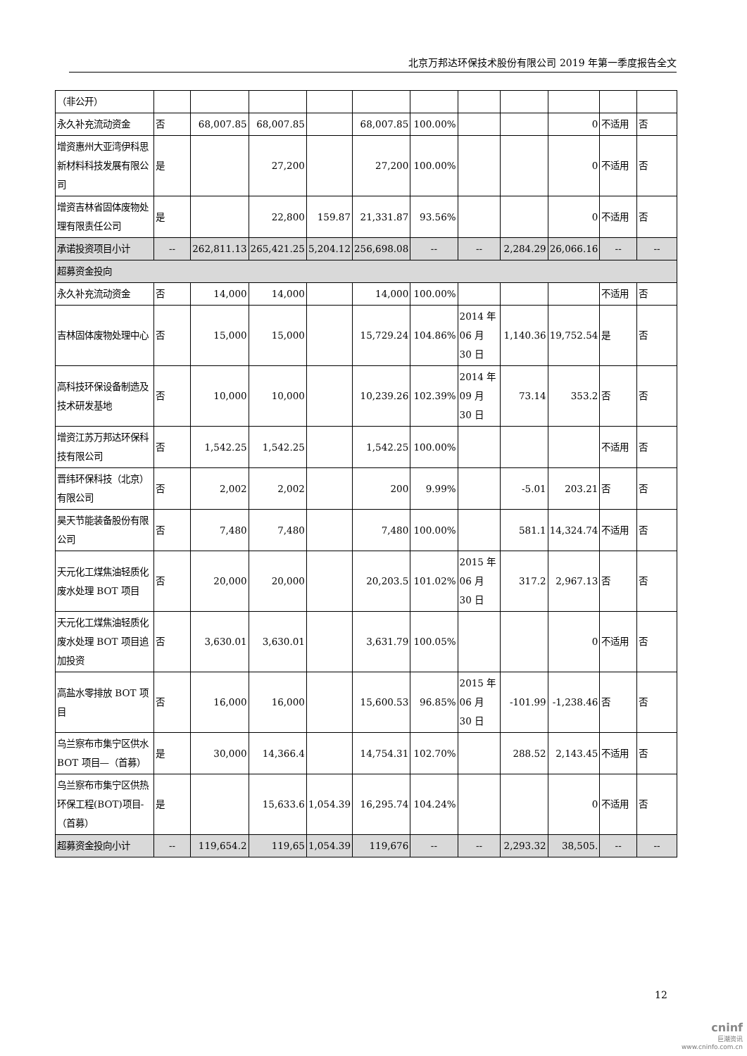北京万邦达环保技术股份有限公司 2019 年第一季度报告全文
| （非公开） | | | | | | | | | | | |
| 永久补充流动资金 | 否 | 68,007.85 | 68,007.85 | | 68,007.85 | 100.00% | | | 0 | 不适用 | 否 |
| 增资惠州大亚湾伊科思新材料科技发展有限公司 | 是 | | 27,200 | | 27,200 | 100.00% | | | 0 | 不适用 | 否 |
| 增资吉林省固体废物处理有限责任公司 | 是 | | 22,800 | 159.87 | 21,331.87 | 93.56% | | | 0 | 不适用 | 否 |
| 承诺投资项目小计 | -- | 262,811.13 | 265,421.25 | 5,204.12 | 256,698.08 | -- | -- | 2,284.29 | 26,066.16 | -- | -- |
| 超募资金投向 | | | | | | | | | | | |
| 永久补充流动资金 | 否 | 14,000 | 14,000 | | 14,000 | 100.00% | | | | 不适用 | 否 |
| 吉林固体废物处理中心 | 否 | 15,000 | 15,000 | | 15,729.24 | 104.86% | 2014 年 06 月 30 日 | 1,140.36 | 19,752.54 | 是 | 否 |
| 高科技环保设备制造及技术研发基地 | 否 | 10,000 | 10,000 | | 10,239.26 | 102.39% | 2014 年 09 月 30 日 | 73.14 | 353.2 | 否 | 否 |
| 增资江苏万邦达环保科技有限公司 | 否 | 1,542.25 | 1,542.25 | | 1,542.25 | 100.00% | | | | 不适用 | 否 |
| 晋纬环保科技（北京）有限公司 | 否 | 2,002 | 2,002 | | 200 | 9.99% | | -5.01 | 203.21 | 否 | 否 |
| 昊天节能装备股份有限公司 | 否 | 7,480 | 7,480 | | 7,480 | 100.00% | | 581.1 | 14,324.74 | 不适用 | 否 |
| 天元化工煤焦油轻质化废水处理 BOT 项目 | 否 | 20,000 | 20,000 | | 20,203.5 | 101.02% | 2015 年 06 月 30 日 | 317.2 | 2,967.13 | 否 | 否 |
| 天元化工煤焦油轻质化废水处理 BOT 项目追加投资 | 否 | 3,630.01 | 3,630.01 | | 3,631.79 | 100.05% | | | 0 | 不适用 | 否 |
| 高盐水零排放 BOT 项目 | 否 | 16,000 | 16,000 | | 15,600.53 | 96.85% | 2015 年 06 月 30 日 | -101.99 | -1,238.46 | 否 | 否 |
| 乌兰察布市集宁区供水 BOT 项目—（首募） | 是 | 30,000 | 14,366.4 | | 14,754.31 | 102.70% | | 288.52 | 2,143.45 | 不适用 | 否 |
| 乌兰察布市集宁区供热环保工程(BOT)项目-（首募） | 是 | | 15,633.6 | 1,054.39 | 16,295.74 | 104.24% | | | 0 | 不适用 | 否 |
| 超募资金投向小计 | -- | 119,654.2 | 119,65 | 1,054.39 | 119,676 | -- | -- | 2,293.32 | 38,505. | -- | -- |
12
cninf
巨潮资讯
www.cninfo.com.cn